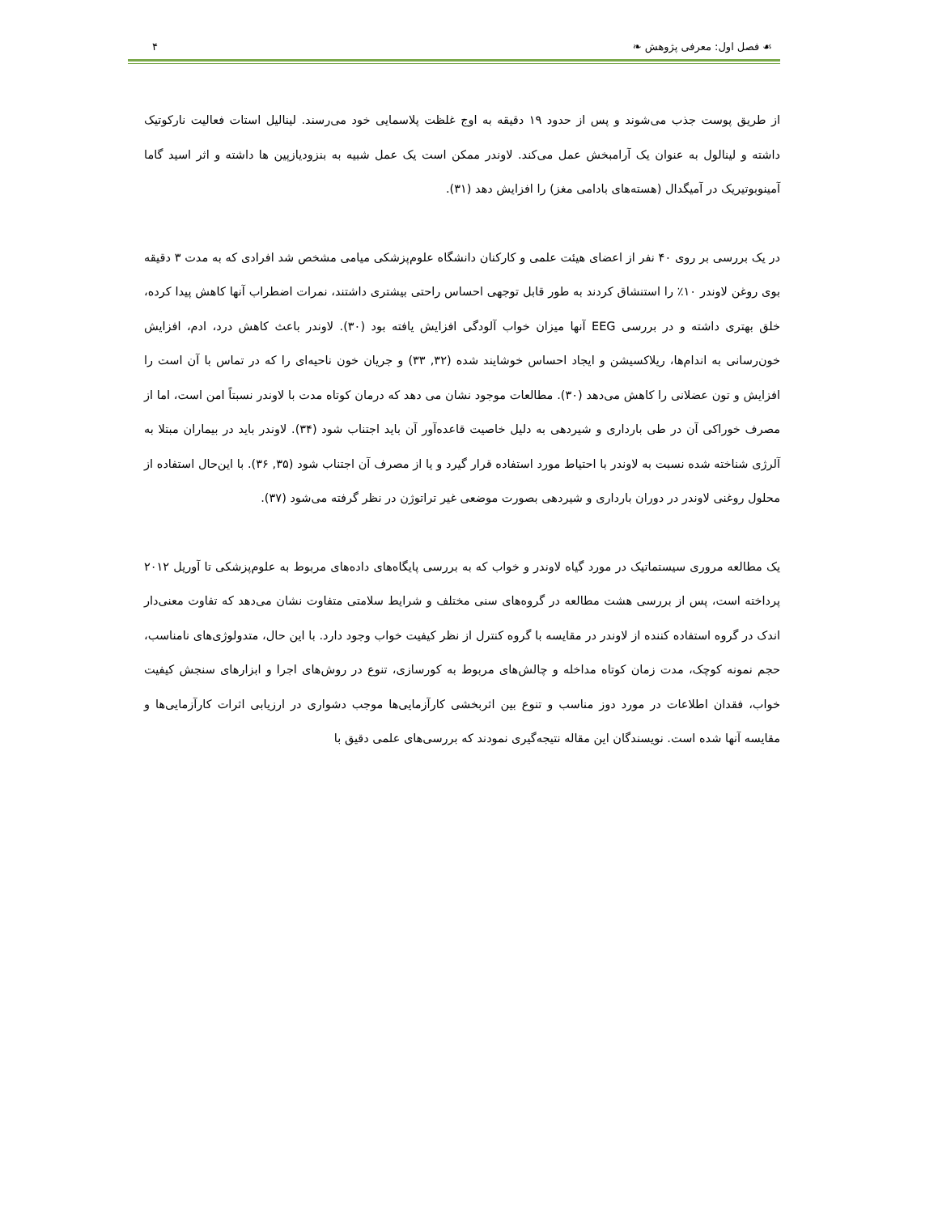☙ فصل اول: معرفی پژوهش ❧ ۴
از طریق پوست جذب می‌شوند و پس از حدود ۱۹ دقیقه به اوج غلظت پلاسمایی خود می‌رسند. لینالیل استات فعالیت نارکوتیک داشته و لینالول به عنوان یک آرامبخش عمل می‌کند. لاوندر ممکن است یک عمل شبیه به بنزودیازپین ها داشته و اثر اسید گاما آمینوبوتیریک در آمیگدال (هسته‌های بادامی مغز) را افزایش دهد (۳۱).
در یک بررسی بر روی ۴۰ نفر از اعضای هیئت علمی و کارکنان دانشگاه علوم‌پزشکی میامی مشخص شد افرادی که به مدت ۳ دقیقه بوی روغن لاوندر ۱۰٪ را استنشاق کردند به طور قابل توجهی احساس راحتی بیشتری داشتند، نمرات اضطراب آنها کاهش پیدا کرده، خلق بهتری داشته و در بررسی EEG آنها میزان خواب آلودگی افزایش یافته بود (۳۰). لاوندر باعث کاهش درد، ادم، افزایش خون‌رسانی به اندام‌ها، ریلاکسیشن و ایجاد احساس خوشایند شده (۳۲, ۳۳) و جریان خون ناحیه‌ای را که در تماس با آن است را افزایش و تون عضلانی را کاهش می‌دهد (۳۰). مطالعات موجود نشان می دهد که درمان کوتاه مدت با لاوندر نسبتاً امن است، اما از مصرف خوراکی آن در طی بارداری و شیردهی به دلیل خاصیت قاعده‌آور آن باید اجتناب شود (۳۴). لاوندر باید در بیماران مبتلا به آلرژی شناخته شده نسبت به لاوندر با احتیاط مورد استفاده قرار گیرد و یا از مصرف آن اجتناب شود (۳۵, ۳۶). با این‌حال استفاده از محلول روغنی لاوندر در دوران بارداری و شیردهی بصورت موضعی غیر تراتوژن در نظر گرفته می‌شود (۳۷).
یک مطالعه مروری سیستماتیک در مورد گیاه لاوندر و خواب که به بررسی پایگاه‌های داده‌های مربوط به علوم‌پزشکی تا آوریل ۲۰۱۲ پرداخته است، پس از بررسی هشت مطالعه در گروه‌های سنی مختلف و شرایط سلامتی متفاوت نشان می‌دهد که تفاوت معنی‌دار اندک در گروه استفاده کننده از لاوندر در مقایسه با گروه کنترل از نظر کیفیت خواب وجود دارد. با این حال، متدولوژی‌های نامناسب، حجم نمونه کوچک، مدت زمان کوتاه مداخله و چالش‌های مربوط به کورسازی، تنوع در روش‌های اجرا و ابزارهای سنجش کیفیت خواب، فقدان اطلاعات در مورد دوز مناسب و تنوع بین اثربخشی کارآزمایی‌ها موجب دشواری در ارزیابی اثرات کارآزمایی‌ها و مقایسه آنها شده است. نویسندگان این مقاله نتیجه‌گیری نمودند که بررسی‌های علمی دقیق با